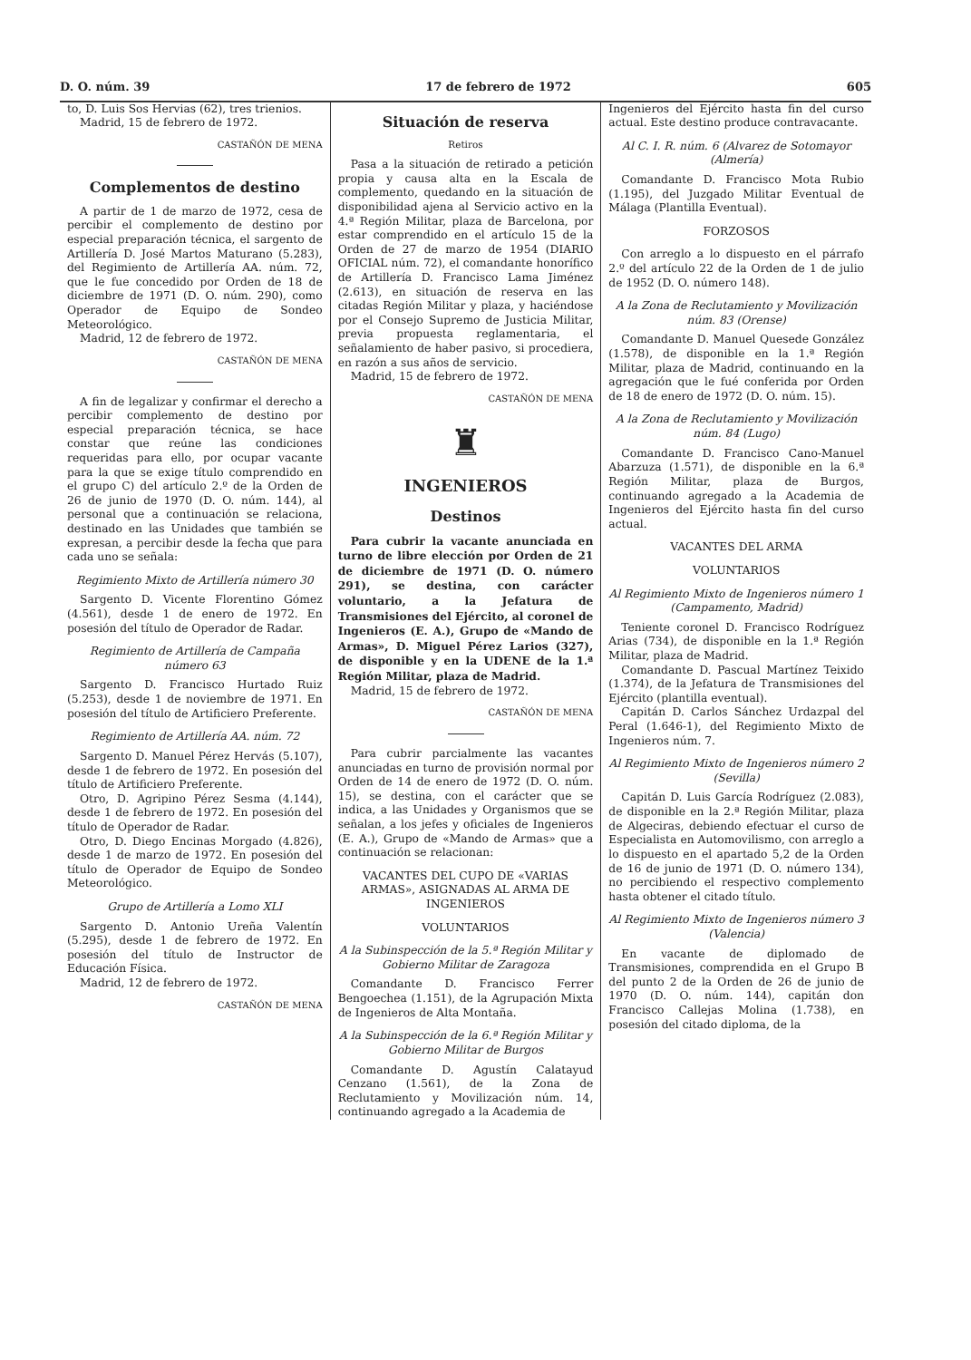D. O. núm. 39 17 de febrero de 1972 605
to, D. Luis Sos Hervias (62), tres trienios.
Madrid, 15 de febrero de 1972.
CASTAÑÓN DE MENA
Complementos de destino
A partir de 1 de marzo de 1972, cesa de percibir el complemento de destino por especial preparación técnica, el sargento de Artillería D. José Martos Maturano (5.283), del Regimiento de Artillería AA. núm. 72, que le fue concedido por Orden de 18 de diciembre de 1971 (D. O. núm. 290), como Operador de Equipo de Sondeo Meteorológico.
Madrid, 12 de febrero de 1972.
CASTAÑÓN DE MENA
A fin de legalizar y confirmar el derecho a percibir complemento de destino por especial preparación técnica, se hace constar que reúne las condiciones requeridas para ello, por ocupar vacante para la que se exige título comprendido en el grupo C) del artículo 2.º de la Orden de 26 de junio de 1970 (D. O. núm. 144), al personal que a continuación se relaciona, destinado en las Unidades que también se expresan, a percibir desde la fecha que para cada uno se señala:
Regimiento Mixto de Artillería número 30
Sargento D. Vicente Florentino Gómez (4.561), desde 1 de enero de 1972. En posesión del título de Operador de Radar.
Regimiento de Artillería de Campaña número 63
Sargento D. Francisco Hurtado Ruiz (5.253), desde 1 de noviembre de 1971. En posesión del título de Artificiero Preferente.
Regimiento de Artillería AA. núm. 72
Sargento D. Manuel Pérez Hervás (5.107), desde 1 de febrero de 1972. En posesión del título de Artificiero Preferente.
Otro, D. Agripino Pérez Sesma (4.144), desde 1 de febrero de 1972. En posesión del título de Operador de Radar.
Otro, D. Diego Encinas Morgado (4.826), desde 1 de marzo de 1972. En posesión del título de Operador de Equipo de Sondeo Meteorológico.
Grupo de Artillería a Lomo XLI
Sargento D. Antonio Ureña Valentín (5.295), desde 1 de febrero de 1972. En posesión del título de Instructor de Educación Física.
Madrid, 12 de febrero de 1972.
CASTAÑÓN DE MENA
Situación de reserva
Retiros
Pasa a la situación de retirado a petición propia y causa alta en la Escala de complemento, quedando en la situación de disponibilidad ajena al Servicio activo en la 4.ª Región Militar, plaza de Barcelona, por estar comprendido en el artículo 15 de la Orden de 27 de marzo de 1954 (DIARIO OFICIAL núm. 72), el comandante honorífico de Artillería D. Francisco Lama Jiménez (2.613), en situación de reserva en las citadas Región Militar y plaza, y haciéndose por el Consejo Supremo de Justicia Militar, previa propuesta reglamentaria, el señalamiento de haber pasivo, si procediera, en razón a sus años de servicio.
Madrid, 15 de febrero de 1972.
CASTAÑÓN DE MENA
♜
INGENIEROS
Destinos
Para cubrir la vacante anunciada en turno de libre elección por Orden de 21 de diciembre de 1971 (D. O. número 291), se destina, con carácter voluntario, a la Jefatura de Transmisiones del Ejército, al coronel de Ingenieros (E. A.), Grupo de «Mando de Armas», D. Miguel Pérez Larios (327), de disponible y en la UDENE de la 1.ª Región Militar, plaza de Madrid.
Madrid, 15 de febrero de 1972.
CASTAÑÓN DE MENA
Para cubrir parcialmente las vacantes anunciadas en turno de provisión normal por Orden de 14 de enero de 1972 (D. O. núm. 15), se destina, con el carácter que se indica, a las Unidades y Organismos que se señalan, a los jefes y oficiales de Ingenieros (E. A.), Grupo de «Mando de Armas» que a continuación se relacionan:
VACANTES DEL CUPO DE «VARIAS ARMAS», ASIGNADAS AL ARMA DE INGENIEROS
VOLUNTARIOS
A la Subinspección de la 5.ª Región Militar y Gobierno Militar de Zaragoza
Comandante D. Francisco Ferrer Bengoechea (1.151), de la Agrupación Mixta de Ingenieros de Alta Montaña.
A la Subinspección de la 6.ª Región Militar y Gobierno Militar de Burgos
Comandante D. Agustín Calatayud Cenzano (1.561), de la Zona de Reclutamiento y Movilización núm. 14, continuando agregado a la Academia de
Ingenieros del Ejército hasta fin del curso actual. Este destino produce contravacante.
Al C. I. R. núm. 6 (Alvarez de Sotomayor (Almería)
Comandante D. Francisco Mota Rubio (1.195), del Juzgado Militar Eventual de Málaga (Plantilla Eventual).
FORZOSOS
Con arreglo a lo dispuesto en el párrafo 2.º del artículo 22 de la Orden de 1 de julio de 1952 (D. O. número 148).
A la Zona de Reclutamiento y Movilización núm. 83 (Orense)
Comandante D. Manuel Quesede González (1.578), de disponible en la 1.ª Región Militar, plaza de Madrid, continuando en la agregación que le fué conferida por Orden de 18 de enero de 1972 (D. O. núm. 15).
A la Zona de Reclutamiento y Movilización núm. 84 (Lugo)
Comandante D. Francisco Cano-Manuel Abarzuza (1.571), de disponible en la 6.ª Región Militar, plaza de Burgos, continuando agregado a la Academia de Ingenieros del Ejército hasta fin del curso actual.
VACANTES DEL ARMA
VOLUNTARIOS
Al Regimiento Mixto de Ingenieros número 1 (Campamento, Madrid)
Teniente coronel D. Francisco Rodríguez Arias (734), de disponible en la 1.ª Región Militar, plaza de Madrid.
Comandante D. Pascual Martínez Teixido (1.374), de la Jefatura de Transmisiones del Ejército (plantilla eventual).
Capitán D. Carlos Sánchez Urdazpal del Peral (1.646-1), del Regimiento Mixto de Ingenieros núm. 7.
Al Regimiento Mixto de Ingenieros número 2 (Sevilla)
Capitán D. Luis García Rodríguez (2.083), de disponible en la 2.ª Región Militar, plaza de Algeciras, debiendo efectuar el curso de Especialista en Automovilismo, con arreglo a lo dispuesto en el apartado 5,2 de la Orden de 16 de junio de 1971 (D. O. número 134), no percibiendo el respectivo complemento hasta obtener el citado título.
Al Regimiento Mixto de Ingenieros número 3 (Valencia)
En vacante de diplomado de Transmisiones, comprendida en el Grupo B del punto 2 de la Orden de 26 de junio de 1970 (D. O. núm. 144), capitán don Francisco Callejas Molina (1.738), en posesión del citado diploma, de la